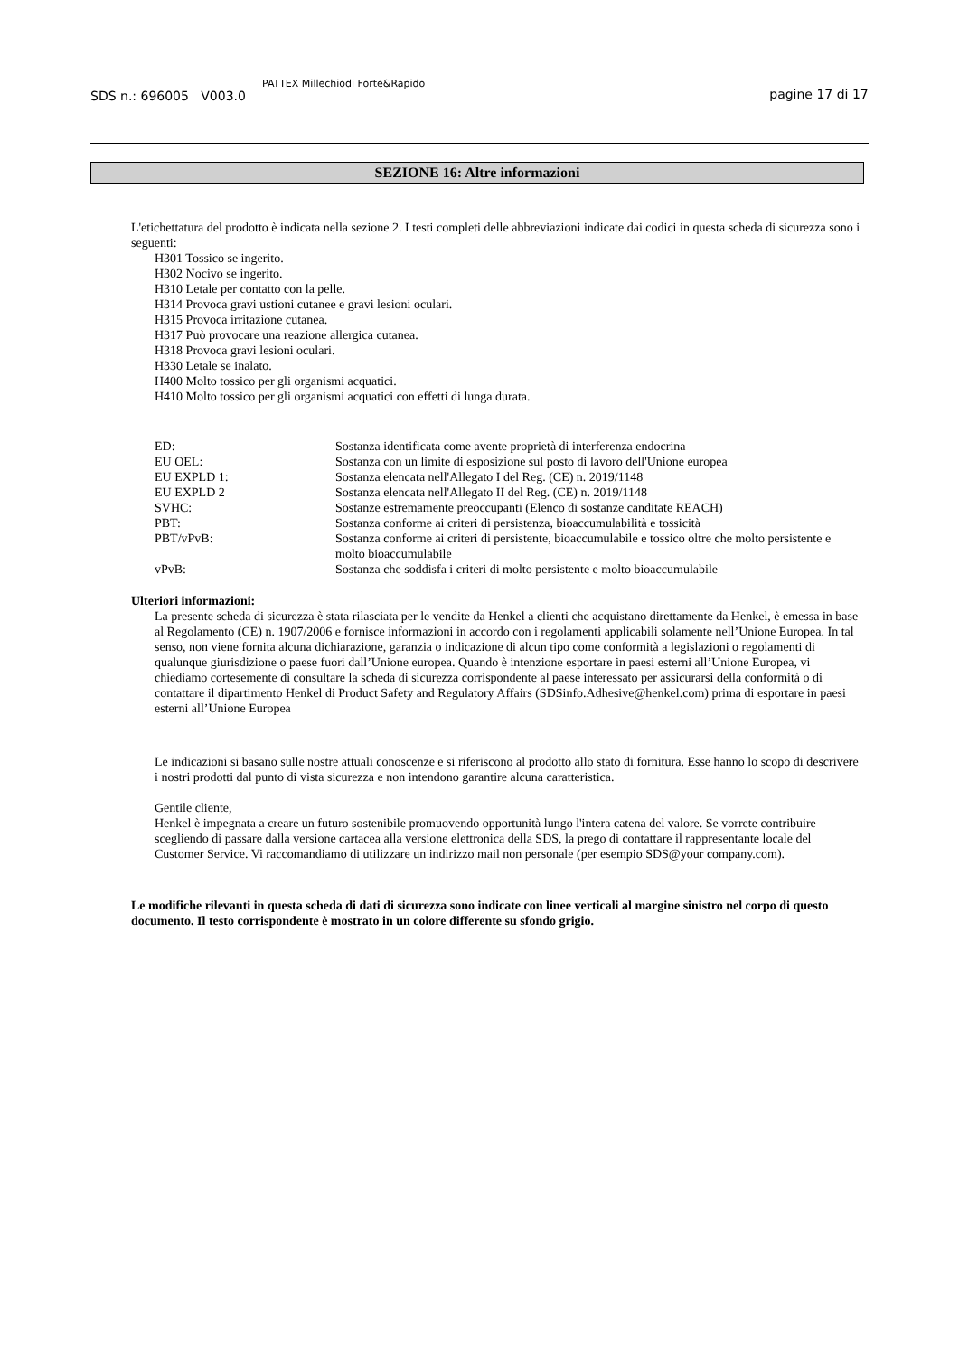SDS n.: 696005 V003.0
PATTEX Millechiodi Forte&Rapido
pagine 17 di 17
SEZIONE 16: Altre informazioni
L'etichettatura del prodotto è indicata nella sezione 2. I testi completi delle abbreviazioni indicate dai codici in questa scheda di sicurezza sono i seguenti:
H301 Tossico se ingerito.
H302 Nocivo se ingerito.
H310 Letale per contatto con la pelle.
H314 Provoca gravi ustioni cutanee e gravi lesioni oculari.
H315 Provoca irritazione cutanea.
H317 Può provocare una reazione allergica cutanea.
H318 Provoca gravi lesioni oculari.
H330 Letale se inalato.
H400 Molto tossico per gli organismi acquatici.
H410 Molto tossico per gli organismi acquatici con effetti di lunga durata.
| ED: | Sostanza identificata come avente proprietà di interferenza endocrina |
| EU OEL: | Sostanza con un limite di esposizione sul posto di lavoro dell'Unione europea |
| EU EXPLD 1: | Sostanza elencata nell'Allegato I del Reg. (CE) n. 2019/1148 |
| EU EXPLD 2 | Sostanza elencata nell'Allegato II del Reg. (CE) n. 2019/1148 |
| SVHC: | Sostanze estremamente preoccupanti (Elenco di sostanze canditate REACH) |
| PBT: | Sostanza conforme ai criteri di persistenza, bioaccumulabilità e tossicità |
| PBT/vPvB: | Sostanza conforme ai criteri di persistente, bioaccumulabile e tossico oltre che molto persistente e molto bioaccumulabile |
| vPvB: | Sostanza che soddisfa i criteri di molto persistente e molto bioaccumulabile |
Ulteriori informazioni:
La presente scheda di sicurezza è stata rilasciata per le vendite da Henkel a clienti che acquistano direttamente da Henkel, è emessa in base al Regolamento (CE) n. 1907/2006 e fornisce informazioni in accordo con i regolamenti applicabili solamente nell’Unione Europea. In tal senso, non viene fornita alcuna dichiarazione, garanzia o indicazione di alcun tipo come conformità a legislazioni o regolamenti di qualunque giurisdizione o paese fuori dall’Unione europea. Quando è intenzione esportare in paesi esterni all’Unione Europea, vi chiediamo cortesemente di consultare la scheda di sicurezza corrispondente al paese interessato per assicurarsi della conformità o di contattare il dipartimento Henkel di Product Safety and Regulatory Affairs (SDSinfo.Adhesive@henkel.com) prima di esportare in paesi esterni all’Unione Europea
Le indicazioni si basano sulle nostre attuali conoscenze e si riferiscono al prodotto allo stato di fornitura. Esse hanno lo scopo di descrivere i nostri prodotti dal punto di vista sicurezza e non intendono garantire alcuna caratteristica.
Gentile cliente,
Henkel è impegnata a creare un futuro sostenibile promuovendo opportunità lungo l'intera catena del valore. Se vorrete contribuire scegliendo di passare dalla versione cartacea alla versione elettronica della SDS, la prego di contattare il rappresentante locale del Customer Service. Vi raccomandiamo di utilizzare un indirizzo mail non personale (per esempio SDS@your company.com).
Le modifiche rilevanti in questa scheda di dati di sicurezza sono indicate con linee verticali al margine sinistro nel corpo di questo documento. Il testo corrispondente è mostrato in un colore differente su sfondo grigio.